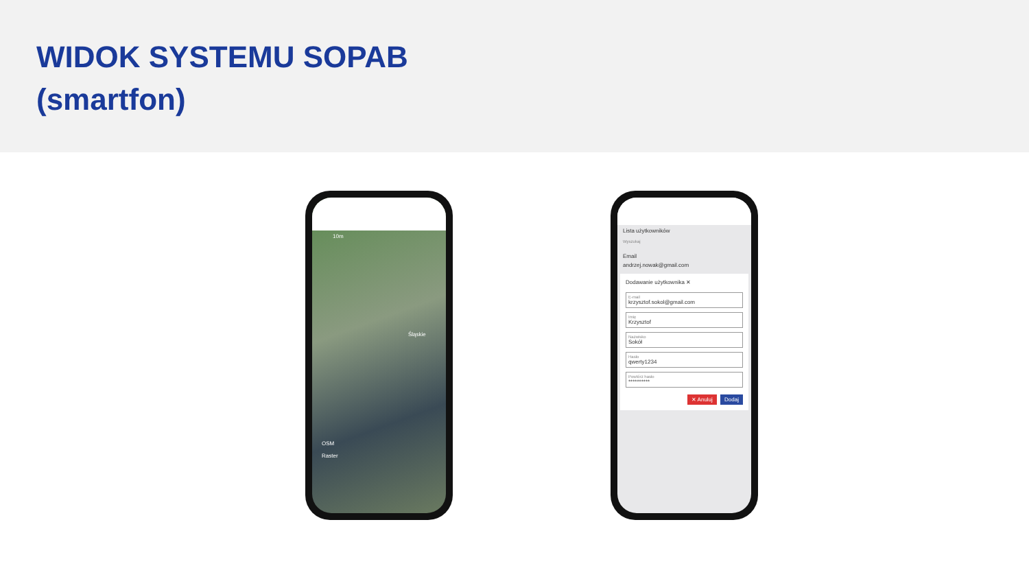WIDOK SYSTEMU SOPAB
(smartfon)
10m
Śląskie
OSM
Raster
Lista użytkowników
Wyszukaj
Email
andrzej.nowak@gmail.com
Dodawanie użytkownika ✕
E-mail
krzysztof.sokol@gmail.com
Imię
Krzysztof
Nazwisko
Sokół
Hasło
qwerty1234
Powtórz hasło
**********
✕ Anuluj Dodaj